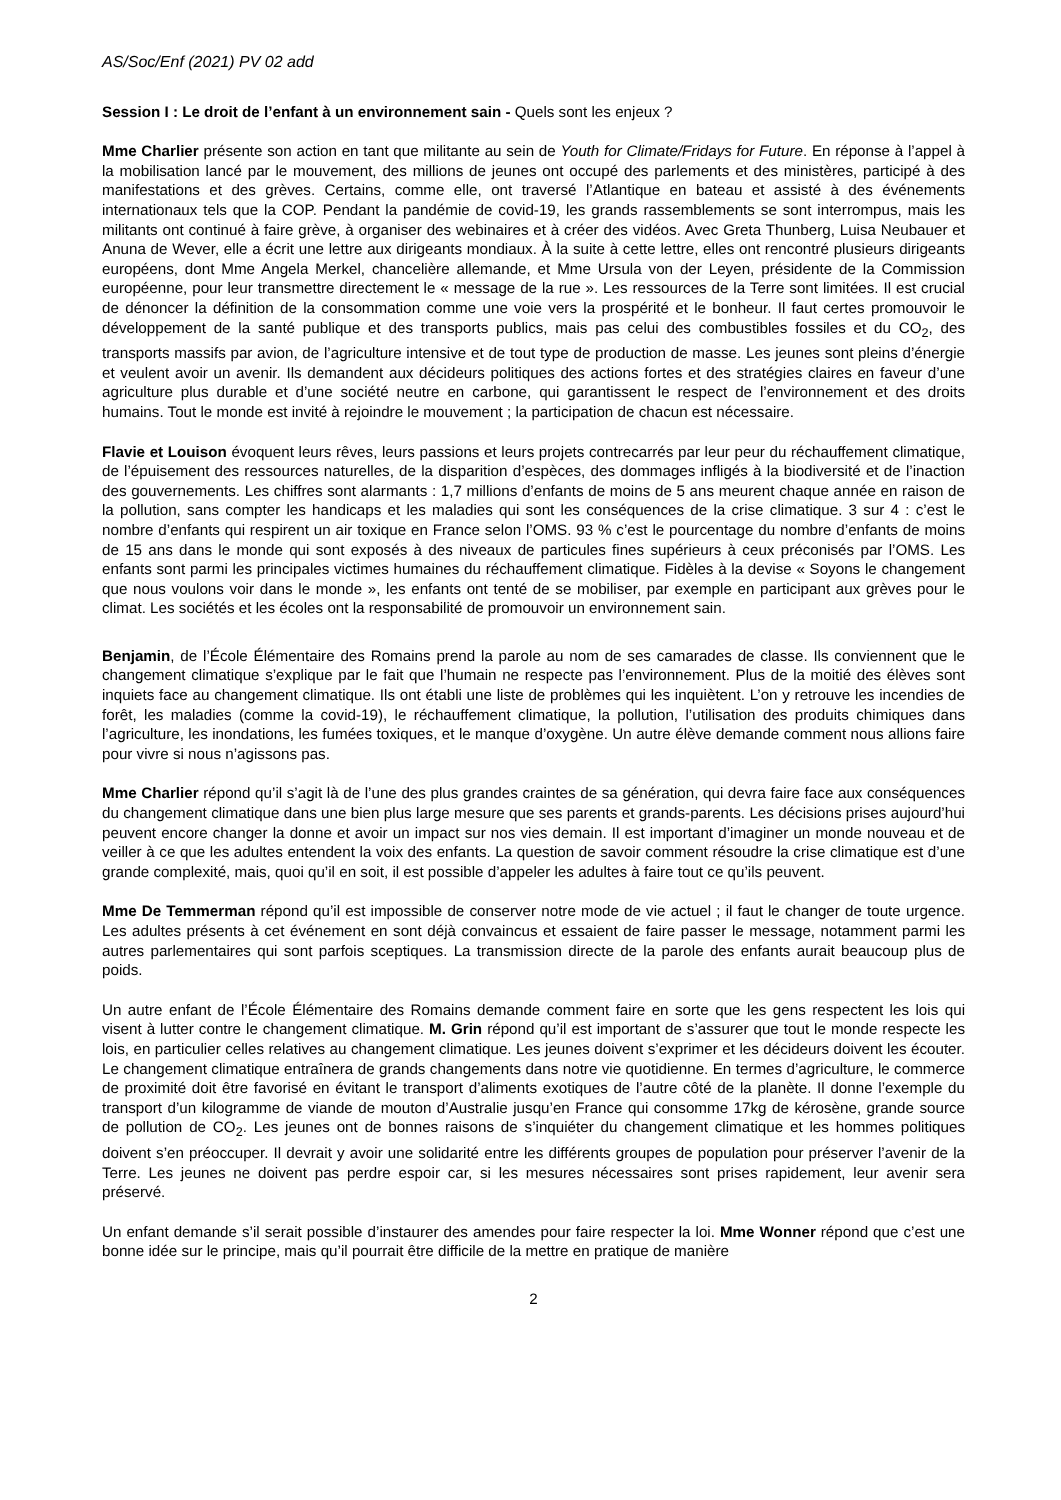AS/Soc/Enf (2021) PV 02 add
Session I : Le droit de l’enfant à un environnement sain - Quels sont les enjeux ?
Mme Charlier présente son action en tant que militante au sein de Youth for Climate/Fridays for Future. En réponse à l’appel à la mobilisation lancé par le mouvement, des millions de jeunes ont occupé des parlements et des ministères, participé à des manifestations et des grèves. Certains, comme elle, ont traversé l’Atlantique en bateau et assisté à des événements internationaux tels que la COP. Pendant la pandémie de covid-19, les grands rassemblements se sont interrompus, mais les militants ont continué à faire grève, à organiser des webinaires et à créer des vidéos. Avec Greta Thunberg, Luisa Neubauer et Anuna de Wever, elle a écrit une lettre aux dirigeants mondiaux. À la suite à cette lettre, elles ont rencontré plusieurs dirigeants européens, dont Mme Angela Merkel, chancelière allemande, et Mme Ursula von der Leyen, présidente de la Commission européenne, pour leur transmettre directement le « message de la rue ». Les ressources de la Terre sont limitées. Il est crucial de dénoncer la définition de la consommation comme une voie vers la prospérité et le bonheur. Il faut certes promouvoir le développement de la santé publique et des transports publics, mais pas celui des combustibles fossiles et du CO<sub>2</sub>, des transports massifs par avion, de l’agriculture intensive et de tout type de production de masse. Les jeunes sont pleins d’énergie et veulent avoir un avenir. Ils demandent aux décideurs politiques des actions fortes et des stratégies claires en faveur d’une agriculture plus durable et d’une société neutre en carbone, qui garantissent le respect de l’environnement et des droits humains. Tout le monde est invité à rejoindre le mouvement ; la participation de chacun est nécessaire.
Flavie et Louison évoquent leurs rêves, leurs passions et leurs projets contrecarrés par leur peur du réchauffement climatique, de l’épuisement des ressources naturelles, de la disparition d’espèces, des dommages infligés à la biodiversité et de l’inaction des gouvernements. Les chiffres sont alarmants : 1,7 millions d’enfants de moins de 5 ans meurent chaque année en raison de la pollution, sans compter les handicaps et les maladies qui sont les conséquences de la crise climatique. 3 sur 4 : c’est le nombre d’enfants qui respirent un air toxique en France selon l’OMS. 93 % c’est le pourcentage du nombre d’enfants de moins de 15 ans dans le monde qui sont exposés à des niveaux de particules fines supérieurs à ceux préconisés par l’OMS. Les enfants sont parmi les principales victimes humaines du réchauffement climatique. Fidèles à la devise « Soyons le changement que nous voulons voir dans le monde », les enfants ont tenté de se mobiliser, par exemple en participant aux grèves pour le climat. Les sociétés et les écoles ont la responsabilité de promouvoir un environnement sain.
Benjamin, de l’École Élémentaire des Romains prend la parole au nom de ses camarades de classe. Ils conviennent que le changement climatique s’explique par le fait que l’humain ne respecte pas l’environnement. Plus de la moitié des élèves sont inquiets face au changement climatique. Ils ont établi une liste de problèmes qui les inquiètent. L’on y retrouve les incendies de forêt, les maladies (comme la covid-19), le réchauffement climatique, la pollution, l’utilisation des produits chimiques dans l’agriculture, les inondations, les fumées toxiques, et le manque d’oxygène. Un autre élève demande comment nous allions faire pour vivre si nous n’agissons pas.
Mme Charlier répond qu’il s’agit là de l’une des plus grandes craintes de sa génération, qui devra faire face aux conséquences du changement climatique dans une bien plus large mesure que ses parents et grands-parents. Les décisions prises aujourd’hui peuvent encore changer la donne et avoir un impact sur nos vies demain. Il est important d’imaginer un monde nouveau et de veiller à ce que les adultes entendent la voix des enfants. La question de savoir comment résoudre la crise climatique est d’une grande complexité, mais, quoi qu’il en soit, il est possible d’appeler les adultes à faire tout ce qu’ils peuvent.
Mme De Temmerman répond qu’il est impossible de conserver notre mode de vie actuel ; il faut le changer de toute urgence. Les adultes présents à cet événement en sont déjà convaincus et essaient de faire passer le message, notamment parmi les autres parlementaires qui sont parfois sceptiques. La transmission directe de la parole des enfants aurait beaucoup plus de poids.
Un autre enfant de l’École Élémentaire des Romains demande comment faire en sorte que les gens respectent les lois qui visent à lutter contre le changement climatique. M. Grin répond qu’il est important de s’assurer que tout le monde respecte les lois, en particulier celles relatives au changement climatique. Les jeunes doivent s’exprimer et les décideurs doivent les écouter. Le changement climatique entraînera de grands changements dans notre vie quotidienne. En termes d’agriculture, le commerce de proximité doit être favorisé en évitant le transport d’aliments exotiques de l’autre côté de la planète. Il donne l’exemple du transport d’un kilogramme de viande de mouton d’Australie jusqu’en France qui consomme 17kg de kérosène, grande source de pollution de CO<sub>2</sub>. Les jeunes ont de bonnes raisons de s’inquiéter du changement climatique et les hommes politiques doivent s’en préoccuper. Il devrait y avoir une solidarité entre les différents groupes de population pour préserver l’avenir de la Terre. Les jeunes ne doivent pas perdre espoir car, si les mesures nécessaires sont prises rapidement, leur avenir sera préservé.
Un enfant demande s’il serait possible d’instaurer des amendes pour faire respecter la loi. Mme Wonner répond que c’est une bonne idée sur le principe, mais qu’il pourrait être difficile de la mettre en pratique de manière
2